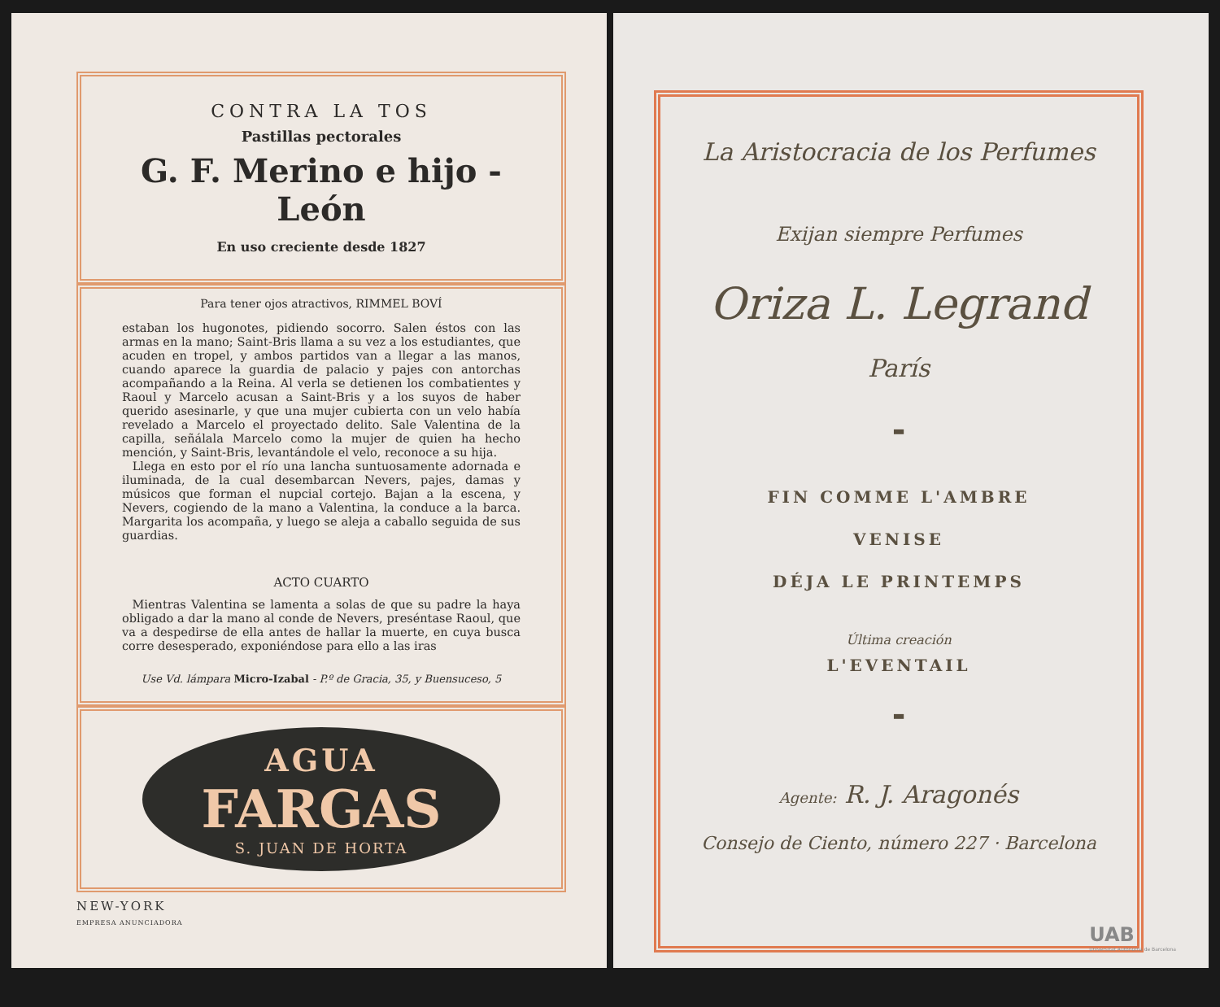CONTRA LA TOS
Pastillas pectorales
G. F. Merino e hijo - León
En uso creciente desde 1827
Para tener ojos atractivos, RIMMEL BOVÍ
estaban los hugonotes, pidiendo socorro. Salen éstos con las armas en la mano; Saint-Bris llama a su vez a los estudiantes, que acuden en tropel, y ambos partidos van a llegar a las manos, cuando aparece la guardia de palacio y pajes con antorchas acompañando a la Reina. Al verla se detienen los combatientes y Raoul y Marcelo acusan a Saint-Bris y a los suyos de haber querido asesinarle, y que una mujer cubierta con un velo había revelado a Marcelo el proyectado delito. Sale Valentina de la capilla, señálala Marcelo como la mujer de quien ha hecho mención, y Saint-Bris, levantándole el velo, reconoce a su hija.
Llega en esto por el río una lancha suntuosamente adornada e iluminada, de la cual desembarcan Nevers, pajes, damas y músicos que forman el nupcial cortejo. Bajan a la escena, y Nevers, cogiendo de la mano a Valentina, la conduce a la barca. Margarita los acompaña, y luego se aleja a caballo seguida de sus guardias.
ACTO CUARTO
Mientras Valentina se lamenta a solas de que su padre la haya obligado a dar la mano al conde de Nevers, preséntase Raoul, que va a despedirse de ella antes de hallar la muerte, en cuya busca corre desesperado, exponiéndose para ello a las iras
Use Vd. lámpara Micro-Izabal - P.º de Gracia, 35, y Buensuceso, 5
AGUA
FARGAS
S. JUAN DE HORTA
NEW-YORK
EMPRESA ANUNCIADORA
La Aristocracia de los Perfumes
Exijan siempre Perfumes
Oriza L. Legrand
París
▬
FIN COMME L'AMBRE
VENISE
DÉJA LE PRINTEMPS
Última creación
L'EVENTAIL
▬
Agente: R. J. Aragonés
Consejo de Ciento, número 227 · Barcelona
UAB
Universitat Autònoma de Barcelona